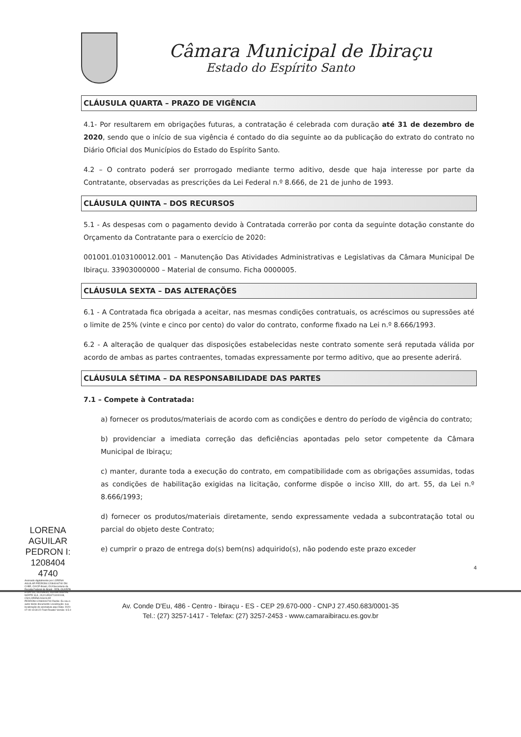LORENA AGUILAR PEDRON I: 1208404 4740
Assinado digitalmente por LORENA AGUILAR PEDRONI:12084044740 DN: C=BR, O=ICP-Brasil, OU=Secretaria da Receita Federal do Brasil - RFB, OU=RFB e-CPF A1, OU=VALID, OU=AR DIGITAL NORTE SUL, OU=14504711000108, CN=LORENA AGUILAR PEDRONI:12084044740 Razão: Eu sou o autor deste documento Localização: sua localização de assinatura aqui Data: 2020-07-09 19:30:22 Foxit Reader Versão: 9.5.0
Câmara Municipal de Ibiraçu
Estado do Espírito Santo
CLÁUSULA QUARTA – PRAZO DE VIGÊNCIA
4.1- Por resultarem em obrigações futuras, a contratação é celebrada com duração até 31 de dezembro de 2020, sendo que o início de sua vigência é contado do dia seguinte ao da publicação do extrato do contrato no Diário Oficial dos Municípios do Estado do Espírito Santo.
4.2 – O contrato poderá ser prorrogado mediante termo aditivo, desde que haja interesse por parte da Contratante, observadas as prescrições da Lei Federal n.º 8.666, de 21 de junho de 1993.
CLÁUSULA QUINTA – DOS RECURSOS
5.1 - As despesas com o pagamento devido à Contratada correrão por conta da seguinte dotação constante do Orçamento da Contratante para o exercício de 2020:
001001.0103100012.001 – Manutenção Das Atividades Administrativas e Legislativas da Câmara Municipal De Ibiraçu. 33903000000 – Material de consumo. Ficha 0000005.
CLÁUSULA SEXTA – DAS ALTERAÇÕES
6.1 - A Contratada fica obrigada a aceitar, nas mesmas condições contratuais, os acréscimos ou supressões até o limite de 25% (vinte e cinco por cento) do valor do contrato, conforme fixado na Lei n.º 8.666/1993.
6.2 - A alteração de qualquer das disposições estabelecidas neste contrato somente será reputada válida por acordo de ambas as partes contraentes, tomadas expressamente por termo aditivo, que ao presente aderirá.
CLÁUSULA SÉTIMA – DA RESPONSABILIDADE DAS PARTES
7.1 – Compete à Contratada:
a) fornecer os produtos/materiais de acordo com as condições e dentro do período de vigência do contrato;
b) providenciar a imediata correção das deficiências apontadas pelo setor competente da Câmara Municipal de Ibiraçu;
c) manter, durante toda a execução do contrato, em compatibilidade com as obrigações assumidas, todas as condições de habilitação exigidas na licitação, conforme dispõe o inciso XIII, do art. 55, da Lei n.º 8.666/1993;
d) fornecer os produtos/materiais diretamente, sendo expressamente vedada a subcontratação total ou parcial do objeto deste Contrato;
e) cumprir o prazo de entrega do(s) bem(ns) adquirido(s), não podendo este prazo exceder
4
Av. Conde D'Eu, 486 - Centro - Ibiraçu - ES - CEP 29.670-000 - CNPJ 27.450.683/0001-35
Tel.: (27) 3257-1417 - Telefax: (27) 3257-2453 - www.camaraibiracu.es.gov.br